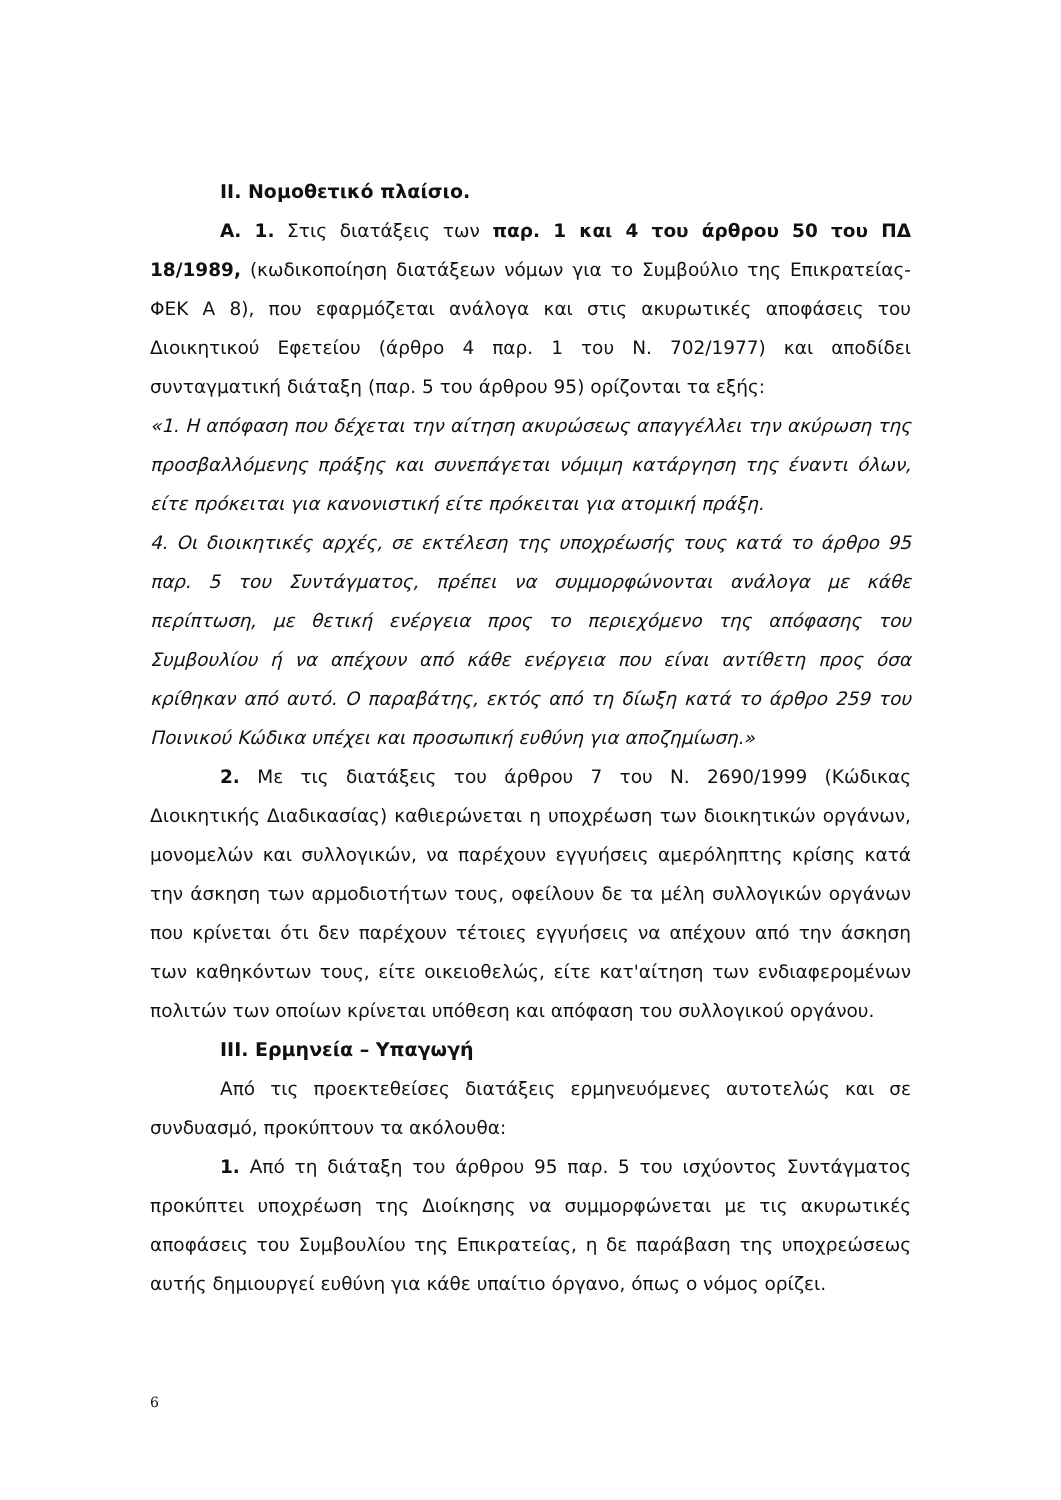ΙΙ. Νομοθετικό πλαίσιο.
Α. 1. Στις διατάξεις των παρ. 1 και 4 του άρθρου 50 του ΠΔ 18/1989, (κωδικοποίηση διατάξεων νόμων για το Συμβούλιο της Επικρατείας-ΦΕΚ Α 8), που εφαρμόζεται ανάλογα και στις ακυρωτικές αποφάσεις του Διοικητικού Εφετείου (άρθρο 4 παρ. 1 του Ν. 702/1977) και αποδίδει συνταγματική διάταξη (παρ. 5 του άρθρου 95) ορίζονται τα εξής:
«1. Η απόφαση που δέχεται την αίτηση ακυρώσεως απαγγέλλει την ακύρωση της προσβαλλόμενης πράξης και συνεπάγεται νόμιμη κατάργηση της έναντι όλων, είτε πρόκειται για κανονιστική είτε πρόκειται για ατομική πράξη.
4. Οι διοικητικές αρχές, σε εκτέλεση της υποχρέωσής τους κατά το άρθρο 95 παρ. 5 του Συντάγματος, πρέπει να συμμορφώνονται ανάλογα με κάθε περίπτωση, με θετική ενέργεια προς το περιεχόμενο της απόφασης του Συμβουλίου ή να απέχουν από κάθε ενέργεια που είναι αντίθετη προς όσα κρίθηκαν από αυτό. Ο παραβάτης, εκτός από τη δίωξη κατά το άρθρο 259 του Ποινικού Κώδικα υπέχει και προσωπική ευθύνη για αποζημίωση.»
2. Με τις διατάξεις του άρθρου 7 του Ν. 2690/1999 (Κώδικας Διοικητικής Διαδικασίας) καθιερώνεται η υποχρέωση των διοικητικών οργάνων, μονομελών και συλλογικών, να παρέχουν εγγυήσεις αμερόληπτης κρίσης κατά την άσκηση των αρμοδιοτήτων τους, οφείλουν δε τα μέλη συλλογικών οργάνων που κρίνεται ότι δεν παρέχουν τέτοιες εγγυήσεις να απέχουν από την άσκηση των καθηκόντων τους, είτε οικειοθελώς, είτε κατ'αίτηση των ενδιαφερομένων πολιτών των οποίων κρίνεται υπόθεση και απόφαση του συλλογικού οργάνου.
ΙΙΙ. Ερμηνεία – Υπαγωγή
Από τις προεκτεθείσες διατάξεις ερμηνευόμενες αυτοτελώς και σε συνδυασμό, προκύπτουν τα ακόλουθα:
1. Από τη διάταξη του άρθρου 95 παρ. 5 του ισχύοντος Συντάγματος προκύπτει υποχρέωση της Διοίκησης να συμμορφώνεται με τις ακυρωτικές αποφάσεις του Συμβουλίου της Επικρατείας, η δε παράβαση της υποχρεώσεως αυτής δημιουργεί ευθύνη για κάθε υπαίτιο όργανο, όπως ο νόμος ορίζει.
6